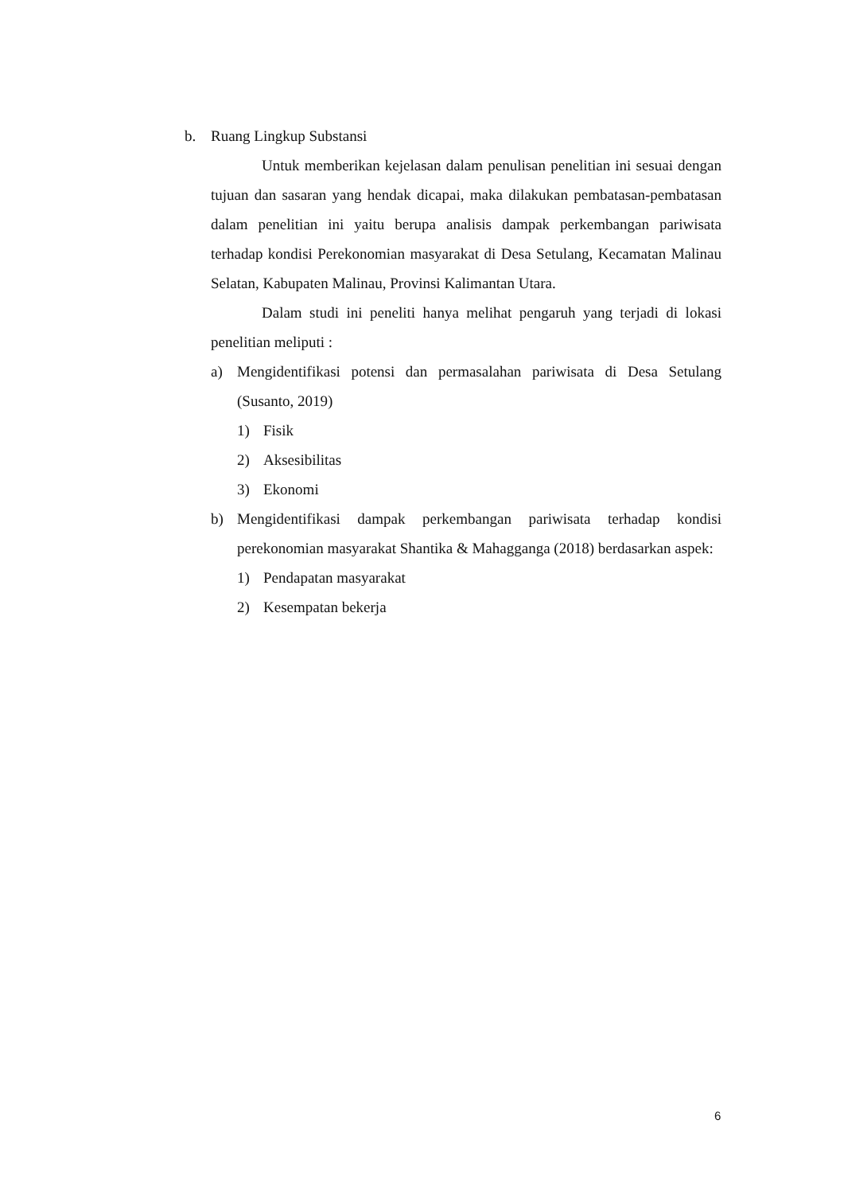b. Ruang Lingkup Substansi
Untuk memberikan kejelasan dalam penulisan penelitian ini sesuai dengan tujuan dan sasaran yang hendak dicapai, maka dilakukan pembatasan-pembatasan dalam penelitian ini yaitu berupa analisis dampak perkembangan pariwisata terhadap kondisi Perekonomian masyarakat di Desa Setulang, Kecamatan Malinau Selatan, Kabupaten Malinau, Provinsi Kalimantan Utara.
Dalam studi ini peneliti hanya melihat pengaruh yang terjadi di lokasi penelitian meliputi :
a) Mengidentifikasi potensi dan permasalahan pariwisata di Desa Setulang (Susanto, 2019)
1) Fisik
2) Aksesibilitas
3) Ekonomi
b) Mengidentifikasi dampak perkembangan pariwisata terhadap kondisi perekonomian masyarakat Shantika & Mahagganga (2018) berdasarkan aspek:
1) Pendapatan masyarakat
2) Kesempatan bekerja
6